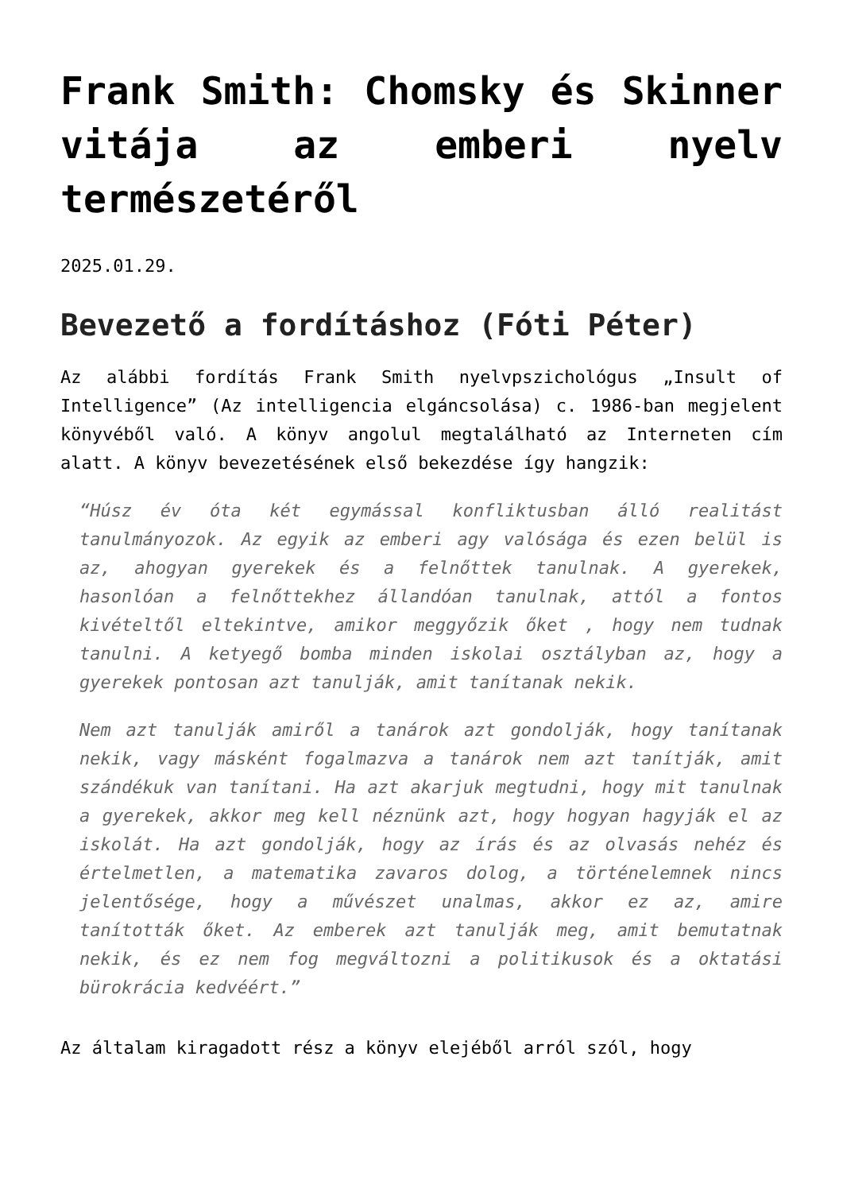Frank Smith: Chomsky és Skinner vitája az emberi nyelv természetéről
2025.01.29.
Bevezető a fordításhoz (Fóti Péter)
Az alábbi fordítás Frank Smith nyelvpszichológus „Insult of Intelligence” (Az intelligencia elgáncsolása) c. 1986-ban megjelent könyvéből való. A könyv angolul megtalálható az Interneten cím alatt. A könyv bevezetésének első bekezdése így hangzik:
“Húsz év óta két egymással konfliktusban álló realitást tanulmányozok. Az egyik az emberi agy valósága és ezen belül is az, ahogyan gyerekek és a felnőttek tanulnak. A gyerekek, hasonlóan a felnőttekhez állandóan tanulnak, attól a fontos kivételtől eltekintve, amikor meggyőzik őket , hogy nem tudnak tanulni. A ketyegő bomba minden iskolai osztályban az, hogy a gyerekek pontosan azt tanulják, amit tanítanak nekik.
Nem azt tanulják amiről a tanárok azt gondolják, hogy tanítanak nekik, vagy másként fogalmazva a tanárok nem azt tanítják, amit szándékuk van tanítani. Ha azt akarjuk megtudni, hogy mit tanulnak a gyerekek, akkor meg kell néznünk azt, hogy hogyan hagyják el az iskolát. Ha azt gondolják, hogy az írás és az olvasás nehéz és értelmetlen, a matematika zavaros dolog, a történelemnek nincs jelentősége, hogy a művészet unalmas, akkor ez az, amire tanították őket. Az emberek azt tanulják meg, amit bemutatnak nekik, és ez nem fog megváltozni a politikusok és a oktatási bürokrácia kedvéért.”
Az általam kiragadott rész a könyv elejéből arról szól, hogy